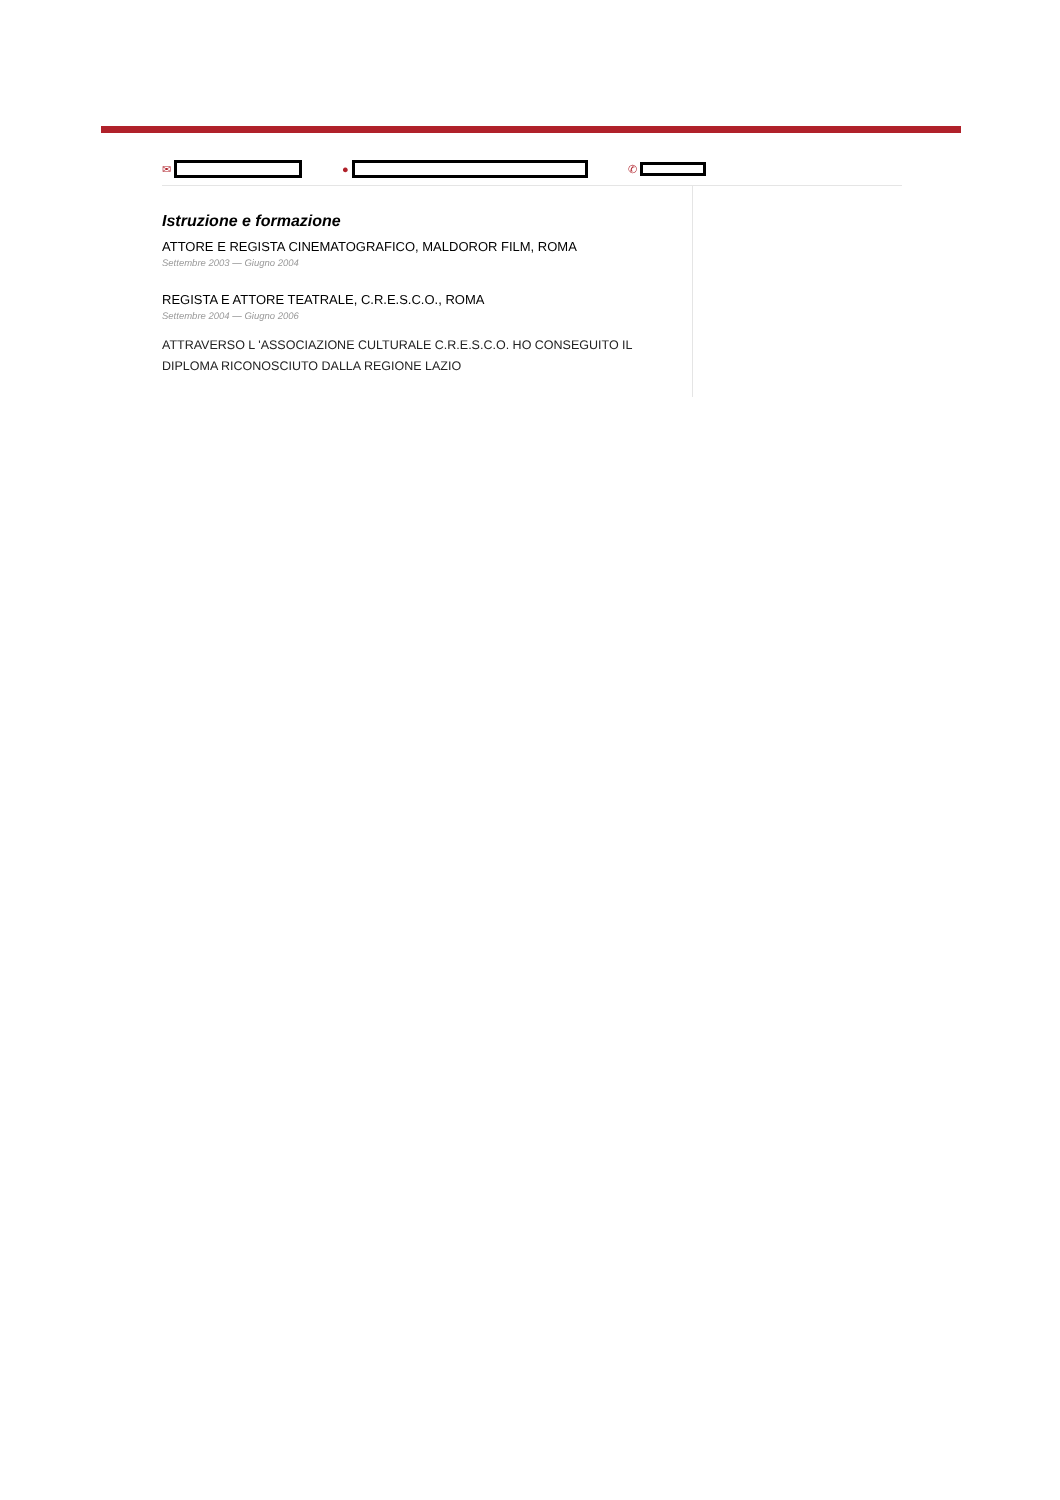✉ ● ✆
Istruzione e formazione
ATTORE E REGISTA CINEMATOGRAFICO, MALDOROR FILM, ROMA
Settembre 2003 — Giugno 2004
REGISTA E ATTORE TEATRALE, C.R.E.S.C.O., ROMA
Settembre 2004 — Giugno 2006
ATTRAVERSO L 'ASSOCIAZIONE CULTURALE C.R.E.S.C.O. HO CONSEGUITO IL DIPLOMA RICONOSCIUTO DALLA REGIONE LAZIO